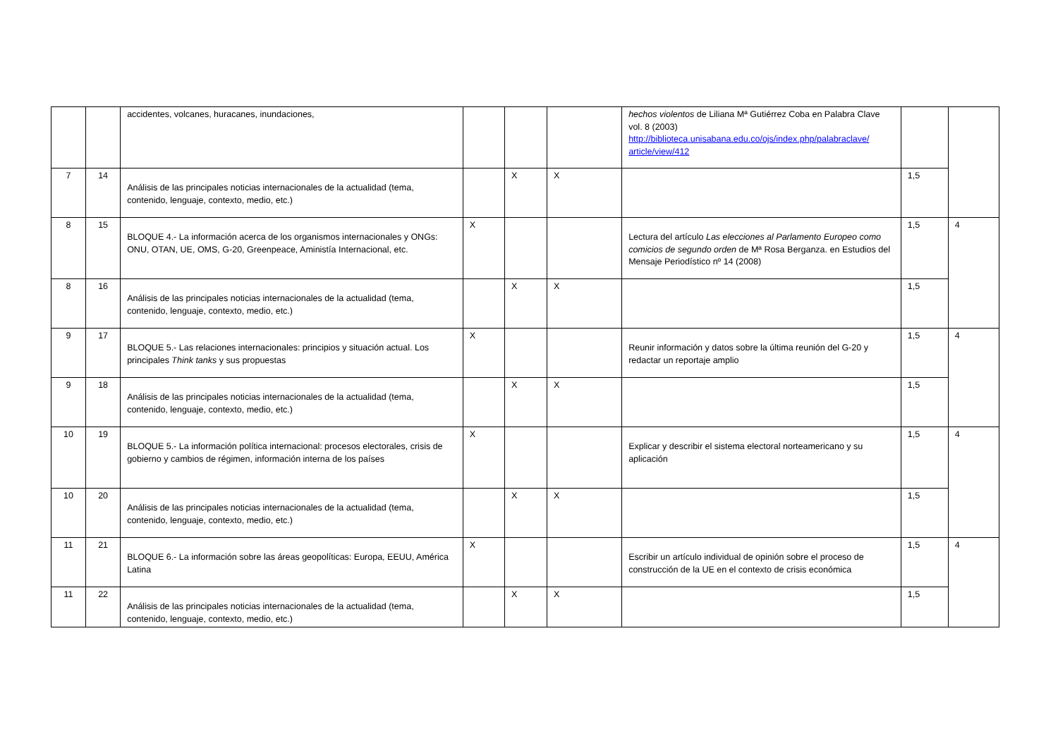| | | accidentes, volcanes, huracanes, inundaciones, | | | | hechos violentos de Liliana Mª Gutiérrez Coba en Palabra Clave vol. 8 (2003) http://biblioteca.unisabana.edu.co/ojs/index.php/palabraclave/ article/view/412 | | |
| 7 | 14 | Análisis de las principales noticias internacionales de la actualidad (tema, contenido, lenguaje, contexto, medio, etc.) | | X | X | | 1,5 | |
| 8 | 15 | BLOQUE 4.- La información acerca de los organismos internacionales y ONGs: ONU, OTAN, UE, OMS, G-20, Greenpeace, Aministía Internacional, etc. | X | | | Lectura del artículo Las elecciones al Parlamento Europeo como comicios de segundo orden de Mª Rosa Berganza. en Estudios del Mensaje Periodístico nº 14 (2008) | 1,5 | 4 |
| 8 | 16 | Análisis de las principales noticias internacionales de la actualidad (tema, contenido, lenguaje, contexto, medio, etc.) | | X | X | | 1,5 | |
| 9 | 17 | BLOQUE 5.- Las relaciones internacionales: principios y situación actual. Los principales Think tanks y sus propuestas | X | | | Reunir información y datos sobre la última reunión del G-20 y redactar un reportaje amplio | 1,5 | 4 |
| 9 | 18 | Análisis de las principales noticias internacionales de la actualidad (tema, contenido, lenguaje, contexto, medio, etc.) | | X | X | | 1,5 | |
| 10 | 19 | BLOQUE 5.- La información política internacional: procesos electorales, crisis de gobierno y cambios de régimen, información interna de los países | X | | | Explicar y describir el sistema electoral norteamericano y su aplicación | 1,5 | 4 |
| 10 | 20 | Análisis de las principales noticias internacionales de la actualidad (tema, contenido, lenguaje, contexto, medio, etc.) | | X | X | | 1,5 | |
| 11 | 21 | BLOQUE 6.- La información sobre las áreas geopolíticas: Europa, EEUU, América Latina | X | | | Escribir un artículo individual de opinión sobre el proceso de construcción de la UE en el contexto de crisis económica | 1,5 | 4 |
| 11 | 22 | Análisis de las principales noticias internacionales de la actualidad (tema, contenido, lenguaje, contexto, medio, etc.) | | X | X | | 1,5 | |